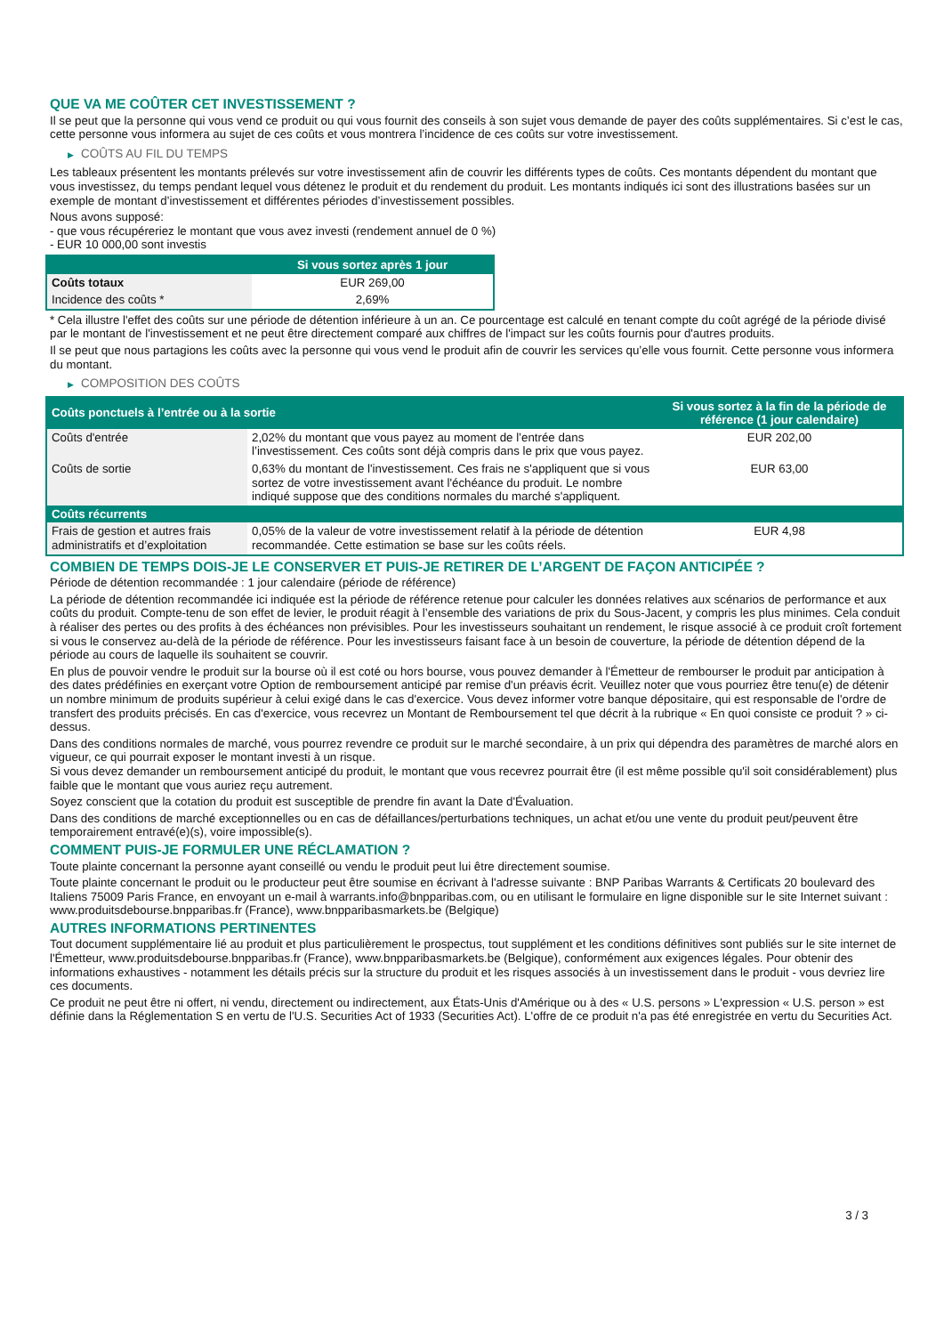QUE VA ME COÛTER CET INVESTISSEMENT ?
Il se peut que la personne qui vous vend ce produit ou qui vous fournit des conseils à son sujet vous demande de payer des coûts supplémentaires. Si c’est le cas, cette personne vous informera au sujet de ces coûts et vous montrera l’incidence de ces coûts sur votre investissement.
▶ COÛTS AU FIL DU TEMPS
Les tableaux présentent les montants prélevés sur votre investissement afin de couvrir les différents types de coûts. Ces montants dépendent du montant que vous investissez, du temps pendant lequel vous détenez le produit et du rendement du produit. Les montants indiqués ici sont des illustrations basées sur un exemple de montant d’investissement et différentes périodes d’investissement possibles.
Nous avons supposé:
- que vous récupéreriez le montant que vous avez investi (rendement annuel de 0 %)
- EUR 10 000,00 sont investis
| | Si vous sortez après 1 jour |
| --- | --- |
| Coûts totaux | EUR 269,00 |
| Incidence des coûts * | 2,69% |
* Cela illustre l'effet des coûts sur une période de détention inférieure à un an. Ce pourcentage est calculé en tenant compte du coût agrégé de la période divisé par le montant de l'investissement et ne peut être directement comparé aux chiffres de l'impact sur les coûts fournis pour d'autres produits.
Il se peut que nous partagions les coûts avec la personne qui vous vend le produit afin de couvrir les services qu’elle vous fournit. Cette personne vous informera du montant.
▶ COMPOSITION DES COÛTS
| Coûts ponctuels à l’entrée ou à la sortie | | Si vous sortez à la fin de la période de référence (1 jour calendaire) |
| --- | --- | --- |
| Coûts d'entrée | 2,02% du montant que vous payez au moment de l’entrée dans l’investissement. Ces coûts sont déjà compris dans le prix que vous payez. | EUR 202,00 |
| Coûts de sortie | 0,63% du montant de l'investissement. Ces frais ne s'appliquent que si vous sortez de votre investissement avant l'échéance du produit. Le nombre indiqué suppose que des conditions normales du marché s'appliquent. | EUR 63,00 |
| Coûts récurrents | | |
| Frais de gestion et autres frais administratifs et d’exploitation | 0,05% de la valeur de votre investissement relatif à la période de détention recommandée. Cette estimation se base sur les coûts réels. | EUR 4,98 |
COMBIEN DE TEMPS DOIS-JE LE CONSERVER ET PUIS-JE RETIRER DE L’ARGENT DE FAÇON ANTICIPÉE ?
Période de détention recommandée : 1 jour calendaire (période de référence)
La période de détention recommandée ici indiquée est la période de référence retenue pour calculer les données relatives aux scénarios de performance et aux coûts du produit. Compte-tenu de son effet de levier, le produit réagit à l’ensemble des variations de prix du Sous-Jacent, y compris les plus minimes. Cela conduit à réaliser des pertes ou des profits à des échéances non prévisibles. Pour les investisseurs souhaitant un rendement, le risque associé à ce produit croît fortement si vous le conservez au-delà de la période de référence. Pour les investisseurs faisant face à un besoin de couverture, la période de détention dépend de la période au cours de laquelle ils souhaitent se couvrir.
En plus de pouvoir vendre le produit sur la bourse où il est coté ou hors bourse, vous pouvez demander à l'Émetteur de rembourser le produit par anticipation à des dates prédéfinies en exerçant votre Option de remboursement anticipé par remise d'un préavis écrit. Veuillez noter que vous pourriez être tenu(e) de détenir un nombre minimum de produits supérieur à celui exigé dans le cas d'exercice. Vous devez informer votre banque dépositaire, qui est responsable de l'ordre de transfert des produits précisés. En cas d'exercice, vous recevrez un Montant de Remboursement tel que décrit à la rubrique « En quoi consiste ce produit ? » ci-dessus.
Dans des conditions normales de marché, vous pourrez revendre ce produit sur le marché secondaire, à un prix qui dépendra des paramètres de marché alors en vigueur, ce qui pourrait exposer le montant investi à un risque.
Si vous devez demander un remboursement anticipé du produit, le montant que vous recevrez pourrait être (il est même possible qu'il soit considérablement) plus faible que le montant que vous auriez reçu autrement.
Soyez conscient que la cotation du produit est susceptible de prendre fin avant la Date d'Évaluation.
Dans des conditions de marché exceptionnelles ou en cas de défaillances/perturbations techniques, un achat et/ou une vente du produit peut/peuvent être temporairement entravé(e)(s), voire impossible(s).
COMMENT PUIS-JE FORMULER UNE RÉCLAMATION ?
Toute plainte concernant la personne ayant conseillé ou vendu le produit peut lui être directement soumise.
Toute plainte concernant le produit ou le producteur peut être soumise en écrivant à l'adresse suivante : BNP Paribas Warrants & Certificats 20 boulevard des Italiens 75009 Paris France, en envoyant un e-mail à warrants.info@bnpparibas.com, ou en utilisant le formulaire en ligne disponible sur le site Internet suivant : www.produitsdebourse.bnpparibas.fr (France), www.bnpparibasmarkets.be (Belgique)
AUTRES INFORMATIONS PERTINENTES
Tout document supplémentaire lié au produit et plus particulièrement le prospectus, tout supplément et les conditions définitives sont publiés sur le site internet de l'Émetteur, www.produitsdebourse.bnpparibas.fr (France), www.bnpparibasmarkets.be (Belgique), conformément aux exigences légales. Pour obtenir des informations exhaustives - notamment les détails précis sur la structure du produit et les risques associés à un investissement dans le produit - vous devriez lire ces documents.
Ce produit ne peut être ni offert, ni vendu, directement ou indirectement, aux États-Unis d'Amérique ou à des « U.S. persons » L'expression « U.S. person » est définie dans la Réglementation S en vertu de l'U.S. Securities Act of 1933 (Securities Act). L'offre de ce produit n'a pas été enregistrée en vertu du Securities Act.
3 / 3